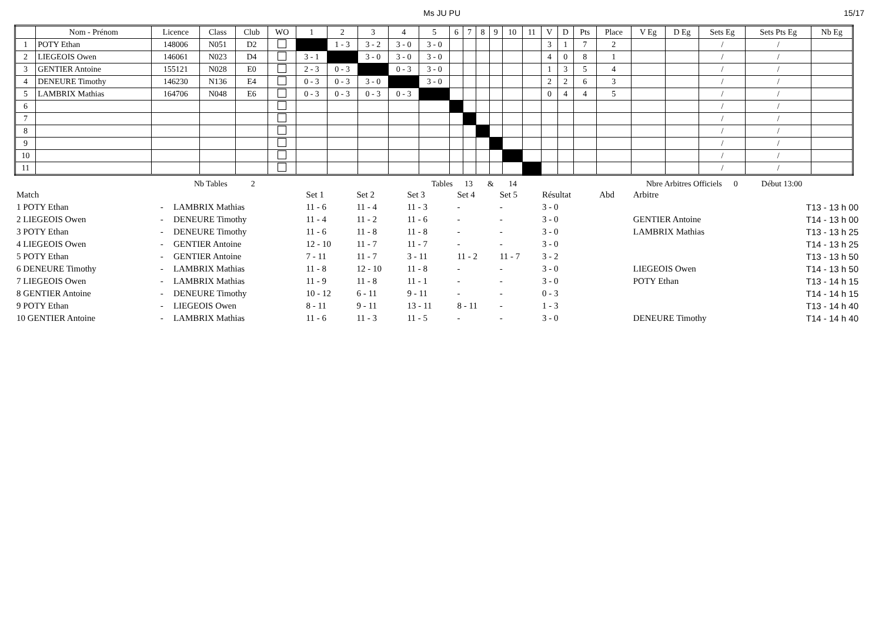Ms JU PU 15/17
| | Nom - Prénom | Licence | Class | Club | WO | 1 | 2 | 3 | 4 | 5 | 6 | 7 | 8 | 9 | 10 | 11 | V | D | Pts | Place | V Eg | D Eg | Sets Eg | Sets Pts Eg | Nb Eg |
| --- | --- | --- | --- | --- | --- | --- | --- | --- | --- | --- | --- | --- | --- | --- | --- | --- | --- | --- | --- | --- | --- | --- | --- | --- | --- |
| 1 | POTY Ethan | 148006 | N051 | D2 | | | 1 - 3 | 3 - 2 | 3 - 0 | 3 - 0 | | | | | | | 3 | 1 | 7 | 2 | | | / | / | |
| 2 | LIEGEOIS Owen | 146061 | N023 | D4 | | 3 - 1 | | 3 - 0 | 3 - 0 | 3 - 0 | | | | | | | 4 | 0 | 8 | 1 | | | / | / | |
| 3 | GENTIER Antoine | 155121 | N028 | E0 | | 2 - 3 | 0 - 3 | | 0 - 3 | 3 - 0 | | | | | | | 1 | 3 | 5 | 4 | | | / | / | |
| 4 | DENEURE Timothy | 146230 | N136 | E4 | | 0 - 3 | 0 - 3 | 3 - 0 | | 3 - 0 | | | | | | | 2 | 2 | 6 | 3 | | | / | / | |
| 5 | LAMBRIX Mathias | 164706 | N048 | E6 | | 0 - 3 | 0 - 3 | 0 - 3 | 0 - 3 | | | | | | | | 0 | 4 | 4 | 5 | | | / | / | |
| 6 | | | | | | | | | | | | | | | | | | | | | | | / | / | |
| 7 | | | | | | | | | | | | | | | | | | | | | | | / | / | |
| 8 | | | | | | | | | | | | | | | | | | | | | | | / | / | |
| 9 | | | | | | | | | | | | | | | | | | | | | | | / | / | |
| 10 | | | | | | | | | | | | | | | | | | | | | | | / | / | |
| 11 | | | | | | | | | | | | | | | | | | | | | | | / | / | |
Nb Tables 2 Tables 13 & 14 Nbre Arbitres Officiels 0 Début 13:00
| Match | | | Set 1 | Set 2 | Set 3 | Set 4 | Set 5 | Résultat | Abd | Arbitre | |
| 1 POTY Ethan | - | LAMBRIX Mathias | 11 - 6 | 11 - 4 | 11 - 3 | - | - | 3 - 0 | | | T13 - 13 h 00 |
| 2 LIEGEOIS Owen | - | DENEURE Timothy | 11 - 4 | 11 - 2 | 11 - 6 | - | - | 3 - 0 | | GENTIER Antoine | T14 - 13 h 00 |
| 3 POTY Ethan | - | DENEURE Timothy | 11 - 6 | 11 - 8 | 11 - 8 | - | - | 3 - 0 | | LAMBRIX Mathias | T13 - 13 h 25 |
| 4 LIEGEOIS Owen | - | GENTIER Antoine | 12 - 10 | 11 - 7 | 11 - 7 | - | - | 3 - 0 | | | T14 - 13 h 25 |
| 5 POTY Ethan | - | GENTIER Antoine | 7 - 11 | 11 - 7 | 3 - 11 | 11 - 2 | 11 - 7 | 3 - 2 | | | T13 - 13 h 50 |
| 6 DENEURE Timothy | - | LAMBRIX Mathias | 11 - 8 | 12 - 10 | 11 - 8 | - | - | 3 - 0 | | LIEGEOIS Owen | T14 - 13 h 50 |
| 7 LIEGEOIS Owen | - | LAMBRIX Mathias | 11 - 9 | 11 - 8 | 11 - 1 | - | - | 3 - 0 | | POTY Ethan | T13 - 14 h 15 |
| 8 GENTIER Antoine | - | DENEURE Timothy | 10 - 12 | 6 - 11 | 9 - 11 | - | - | 0 - 3 | | | T14 - 14 h 15 |
| 9 POTY Ethan | - | LIEGEOIS Owen | 8 - 11 | 9 - 11 | 13 - 11 | 8 - 11 | - | 1 - 3 | | | T13 - 14 h 40 |
| 10 GENTIER Antoine | - | LAMBRIX Mathias | 11 - 6 | 11 - 3 | 11 - 5 | - | - | 3 - 0 | | DENEURE Timothy | T14 - 14 h 40 |